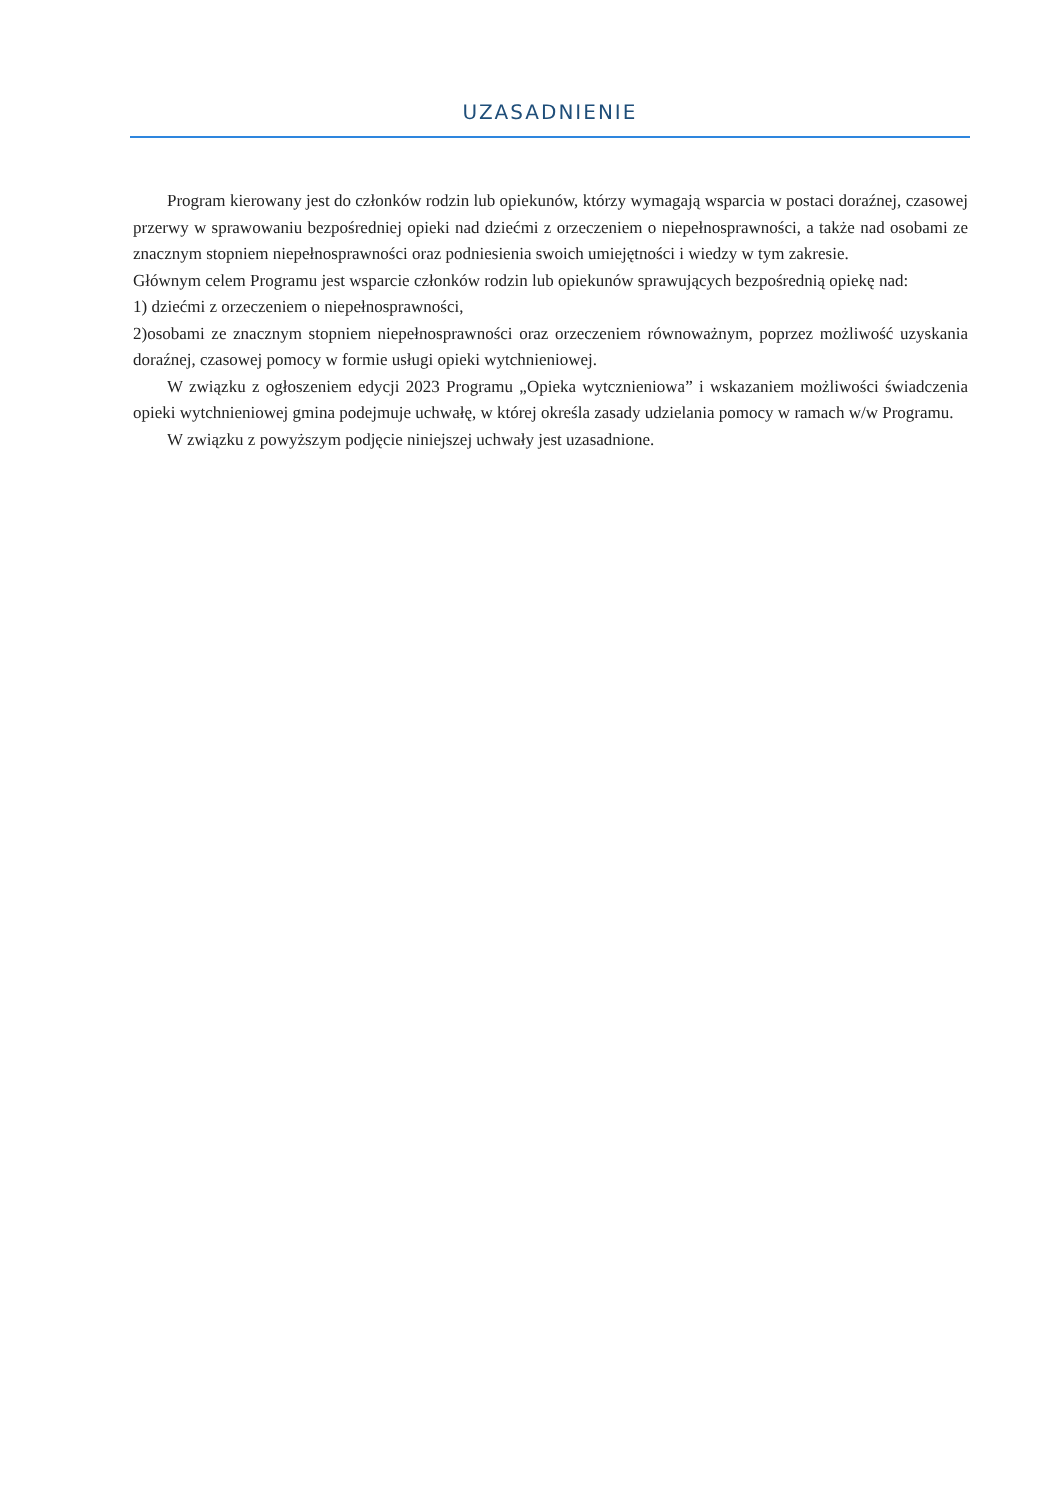UZASADNIENIE
Program kierowany jest do członków rodzin lub opiekunów, którzy wymagają wsparcia w postaci doraźnej, czasowej przerwy w sprawowaniu bezpośredniej opieki nad dziećmi z orzeczeniem o niepełnosprawności, a także nad osobami ze znacznym stopniem niepełnosprawności oraz podniesienia swoich umiejętności i wiedzy w tym zakresie.
Głównym celem Programu jest wsparcie członków rodzin lub opiekunów sprawujących bezpośrednią opiekę nad:
1) dziećmi z orzeczeniem o niepełnosprawności,
2)osobami ze znacznym stopniem niepełnosprawności oraz orzeczeniem równoważnym, poprzez możliwość uzyskania doraźnej, czasowej pomocy w formie usługi opieki wytchnieniowej.
W związku z ogłoszeniem edycji 2023 Programu „Opieka wytcznieniowa” i wskazaniem możliwości świadczenia opieki wytchnieniowej gmina podejmuje uchwałę, w której określa zasady udzielania pomocy w ramach w/w Programu.
W związku z powyższym podjęcie niniejszej uchwały jest uzasadnione.